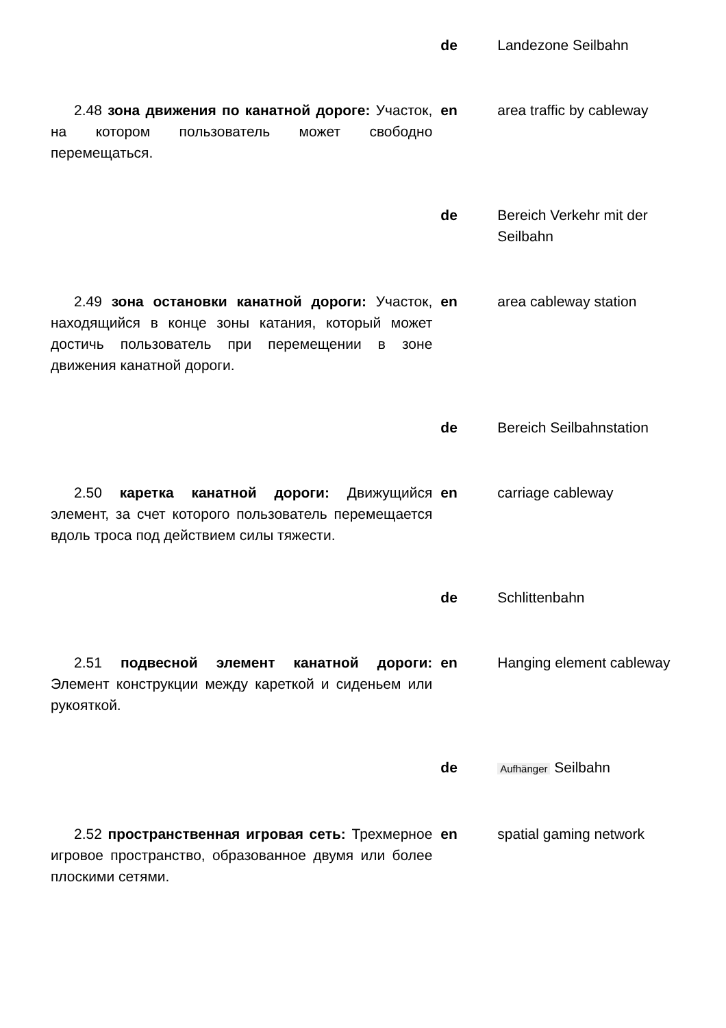| | de | Landezone Seilbahn |
| 2.48 зона движения по канатной дороге: Участок, на котором пользователь может свободно перемещаться. | en | area traffic by cableway |
| | de | Bereich Verkehr mit der Seilbahn |
| 2.49 зона остановки канатной дороги: Участок, находящийся в конце зоны катания, который может достичь пользователь при перемещении в зоне движения канатной дороги. | en | area cableway station |
| | de | Bereich Seilbahnstation |
| 2.50 каретка канатной дороги: Движущийся элемент, за счет которого пользователь перемещается вдоль троса под действием силы тяжести. | en | carriage cableway |
| | de | Schlittenbahn |
| 2.51 подвесной элемент канатной дороги: Элемент конструкции между кареткой и сиденьем или рукояткой. | en | Hanging element cableway |
| | de | Aufhänger Seilbahn |
| 2.52 пространственная игровая сеть: Трехмерное игровое пространство, образованное двумя или более плоскими сетями. | en | spatial gaming network |